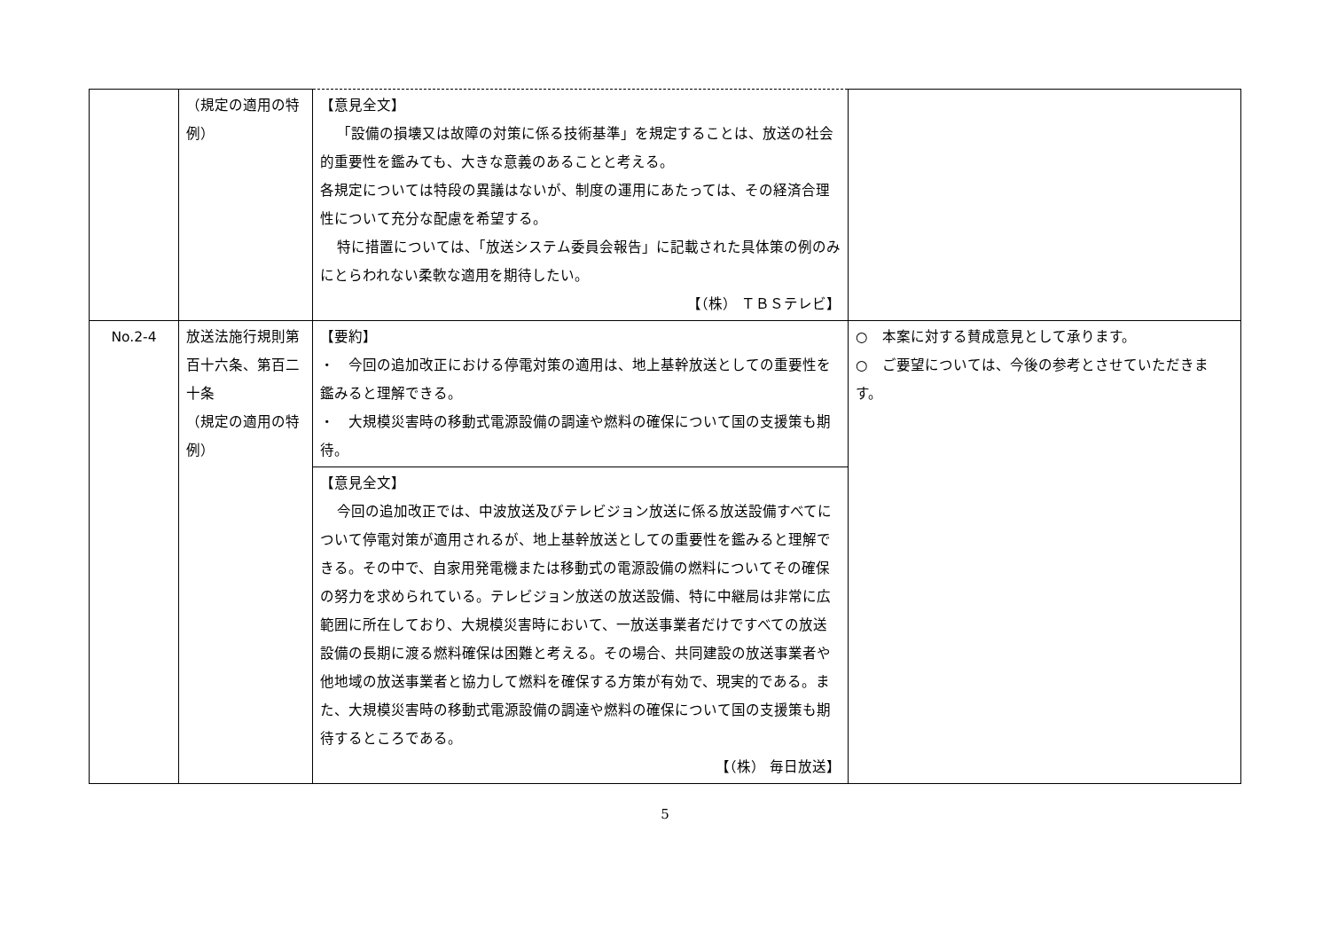| | （規定の適用の特例） | 【意見全文】 「設備の損壊又は故障の対策に係る技術基準」を規定することは、放送の社会的重要性を鑑みても、大きな意義のあることと考える。 各規定については特段の異議はないが、制度の運用にあたっては、その経済合理性について充分な配慮を希望する。 特に措置については、「放送システム委員会報告」に記載された具体策の例のみにとらわれない柔軟な適用を期待したい。 【（株） ＴＢＳテレビ】 | |
| No.2-4 | 放送法施行規則第百十六条、第百二十条 （規定の適用の特例） | 【要約】 ・ 今回の追加改正における停電対策の適用は、地上基幹放送としての重要性を鑑みると理解できる。 ・ 大規模災害時の移動式電源設備の調達や燃料の確保について国の支援策も期待。 | ○ 本案に対する賛成意見として承ります。 ○ ご要望については、今後の参考とさせていただきます。 |
| | | 【意見全文】 今回の追加改正では、中波放送及びテレビジョン放送に係る放送設備すべてについて停電対策が適用されるが、地上基幹放送としての重要性を鑑みると理解できる。その中で、自家用発電機または移動式の電源設備の燃料についてその確保の努力を求められている。テレビジョン放送の放送設備、特に中継局は非常に広範囲に所在しており、大規模災害時において、一放送事業者だけですべての放送設備の長期に渡る燃料確保は困難と考える。その場合、共同建設の放送事業者や他地域の放送事業者と協力して燃料を確保する方策が有効で、現実的である。また、大規模災害時の移動式電源設備の調達や燃料の確保について国の支援策も期待するところである。 【（株） 毎日放送】 | |
5